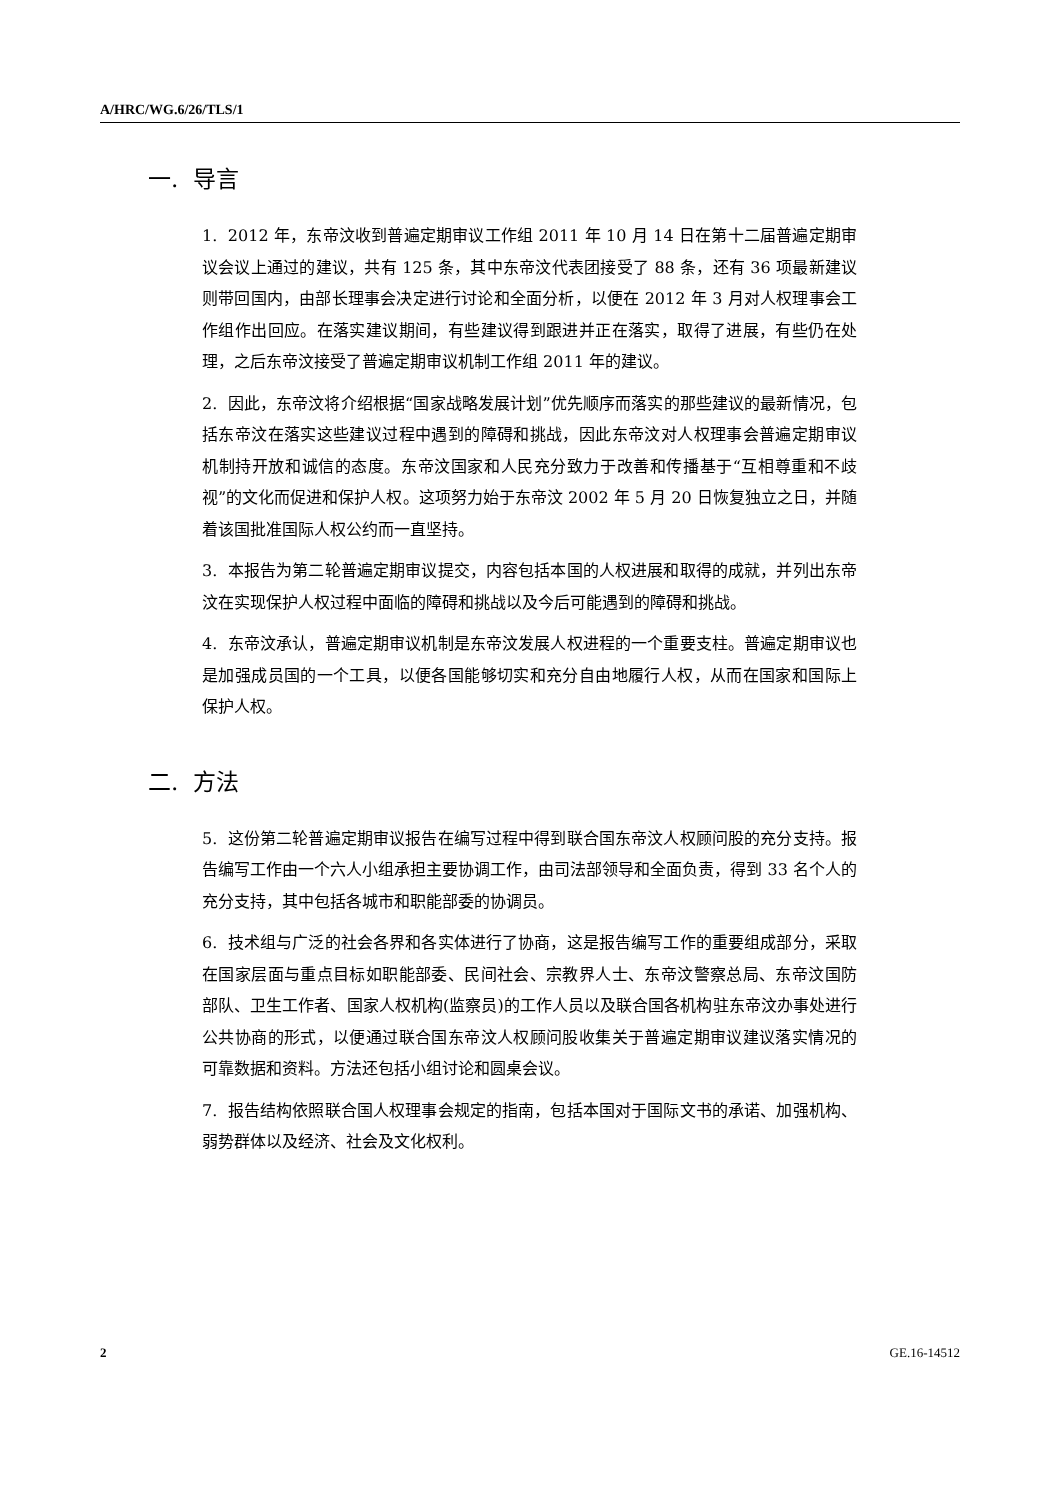A/HRC/WG.6/26/TLS/1
一. 导言
1. 2012 年，东帝汶收到普遍定期审议工作组 2011 年 10 月 14 日在第十二届普遍定期审议会议上通过的建议，共有 125 条，其中东帝汶代表团接受了 88 条，还有 36 项最新建议则带回国内，由部长理事会决定进行讨论和全面分析，以便在 2012 年 3 月对人权理事会工作组作出回应。在落实建议期间，有些建议得到跟进并正在落实，取得了进展，有些仍在处理，之后东帝汶接受了普遍定期审议机制工作组 2011 年的建议。
2. 因此，东帝汶将介绍根据“国家战略发展计划”优先顺序而落实的那些建议的最新情况，包括东帝汶在落实这些建议过程中遇到的障碍和挑战，因此东帝汶对人权理事会普遍定期审议机制持开放和诚信的态度。东帝汶国家和人民充分致力于改善和传播基于“互相尊重和不歧视”的文化而促进和保护人权。这项努力始于东帝汶 2002 年 5 月 20 日恢复独立之日，并随着该国批准国际人权公约而一直坚持。
3. 本报告为第二轮普遍定期审议提交，内容包括本国的人权进展和取得的成就，并列出东帝汶在实现保护人权过程中面临的障碍和挑战以及今后可能遇到的障碍和挑战。
4. 东帝汶承认，普遍定期审议机制是东帝汶发展人权进程的一个重要支柱。普遍定期审议也是加强成员国的一个工具，以便各国能够切实和充分自由地履行人权，从而在国家和国际上保护人权。
二. 方法
5. 这份第二轮普遍定期审议报告在编写过程中得到联合国东帝汶人权顾问股的充分支持。报告编写工作由一个六人小组承担主要协调工作，由司法部领导和全面负责，得到 33 名个人的充分支持，其中包括各城市和职能部委的协调员。
6. 技术组与广泛的社会各界和各实体进行了协商，这是报告编写工作的重要组成部分，采取在国家层面与重点目标如职能部委、民间社会、宗教界人士、东帝汶警察总局、东帝汶国防部队、卫生工作者、国家人权机构(监察员)的工作人员以及联合国各机构驻东帝汶办事处进行公共协商的形式，以便通过联合国东帝汶人权顾问股收集关于普遍定期审议建议落实情况的可靠数据和资料。方法还包括小组讨论和圆桌会议。
7. 报告结构依照联合国人权理事会规定的指南，包括本国对于国际文书的承诺、加强机构、弱势群体以及经济、社会及文化权利。
2 GE.16-14512